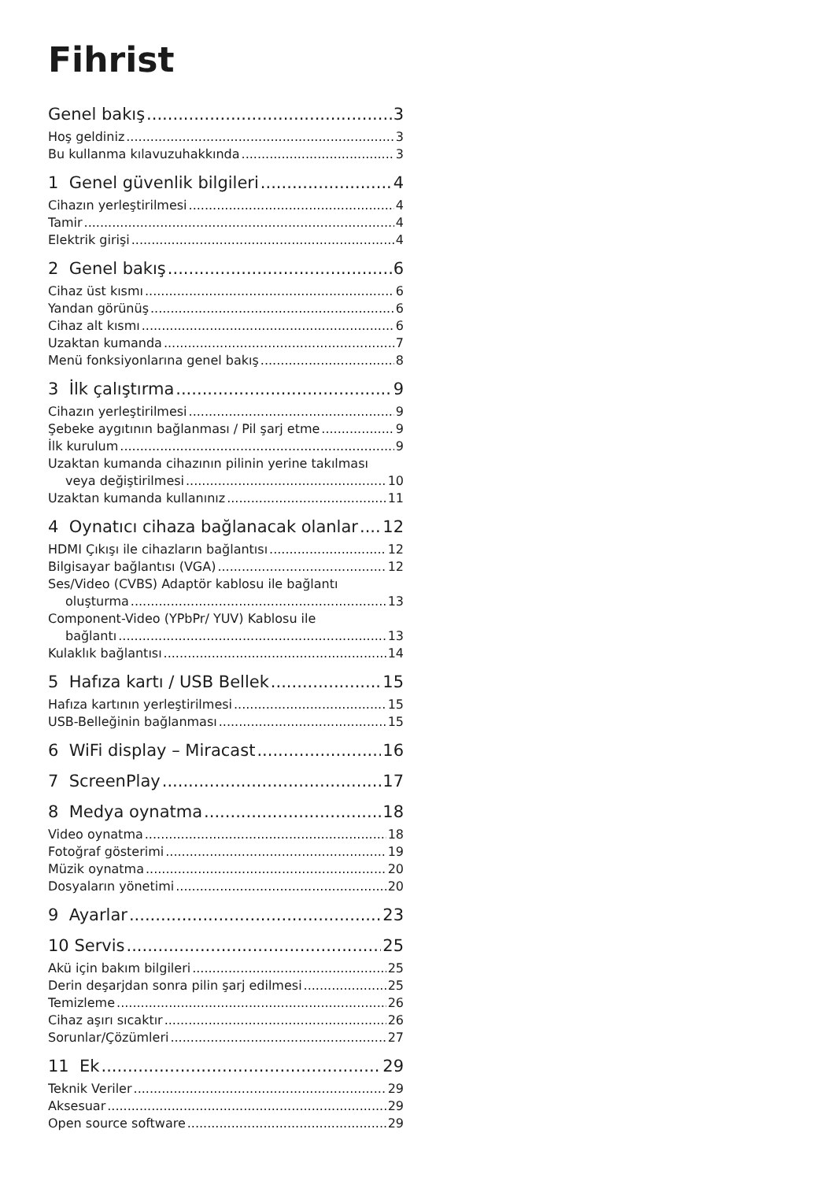Fihrist
Genel bakış 3
Hoş geldiniz 3
Bu kullanma kılavuzuhakkında 3
1 Genel güvenlik bilgileri 4
Cihazın yerleştirilmesi 4
Tamir 4
Elektrik girişi 4
2 Genel bakış 6
Cihaz üst kısmı 6
Yandan görünüş 6
Cihaz alt kısmı 6
Uzaktan kumanda 7
Menü fonksiyonlarına genel bakış 8
3 İlk çalıştırma 9
Cihazın yerleştirilmesi 9
Şebeke aygıtının bağlanması / Pil şarj etme 9
İlk kurulum 9
Uzaktan kumanda cihazının pilinin yerine takılması
veya değiştirilmesi 10
Uzaktan kumanda kullanınız 11
4 Oynatıcı cihaza bağlanacak olanlar 12
HDMI Çıkışı ile cihazların bağlantısı 12
Bilgisayar bağlantısı (VGA) 12
Ses/Video (CVBS) Adaptör kablosu ile bağlantı
oluşturma 13
Component-Video (YPbPr/ YUV) Kablosu ile
bağlantı 13
Kulaklık bağlantısı 14
5 Hafıza kartı / USB Bellek 15
Hafıza kartının yerleştirilmesi 15
USB-Belleğinin bağlanması 15
6 WiFi display – Miracast 16
7 ScreenPlay 17
8 Medya oynatma 18
Video oynatma 18
Fotoğraf gösterimi 19
Müzik oynatma 20
Dosyaların yönetimi 20
9 Ayarlar 23
10 Servis 25
Akü için bakım bilgileri 25
Derin deşarjdan sonra pilin şarj edilmesi 25
Temizleme 26
Cihaz aşırı sıcaktır 26
Sorunlar/Çözümleri 27
11 Ek 29
Teknik Veriler 29
Aksesuar 29
Open source software 29